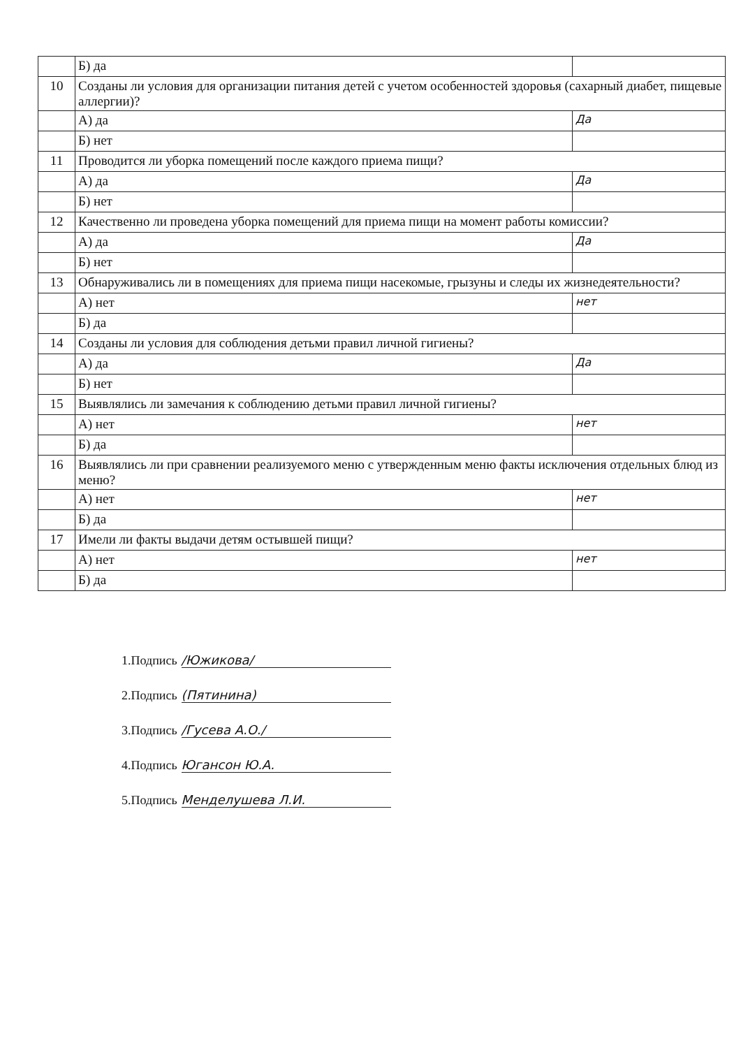| | Б) да | |
| 10 | Созданы ли условия для организации питания детей с учетом особенностей здоровья (сахарный диабет, пищевые аллергии)? | |
| | А) да | Да |
| | Б) нет | |
| 11 | Проводится ли уборка помещений после каждого приема пищи? | |
| | А) да | Да |
| | Б) нет | |
| 12 | Качественно ли проведена уборка помещений для приема пищи на момент работы комиссии? | |
| | А) да | Да |
| | Б) нет | |
| 13 | Обнаруживались ли в помещениях для приема пищи насекомые, грызуны и следы их жизнедеятельности? | |
| | А) нет | нет |
| | Б) да | |
| 14 | Созданы ли условия для соблюдения детьми правил личной гигиены? | |
| | А) да | Да |
| | Б) нет | |
| 15 | Выявлялись ли замечания к соблюдению детьми правил личной гигиены? | |
| | А) нет | нет |
| | Б) да | |
| 16 | Выявлялись ли при сравнении реализуемого меню с утвержденным меню факты исключения отдельных блюд из меню? | |
| | А) нет | нет |
| | Б) да | |
| 17 | Имели ли факты выдачи детям остывшей пищи? | |
| | А) нет | нет |
| | Б) да | |
1.Подпись /Южикова/
2.Подпись (Пятинина)
3.Подпись /Гусева А.О./
4.Подпись Юганcон Ю.А.
5.Подпись Менделушева Л.И.